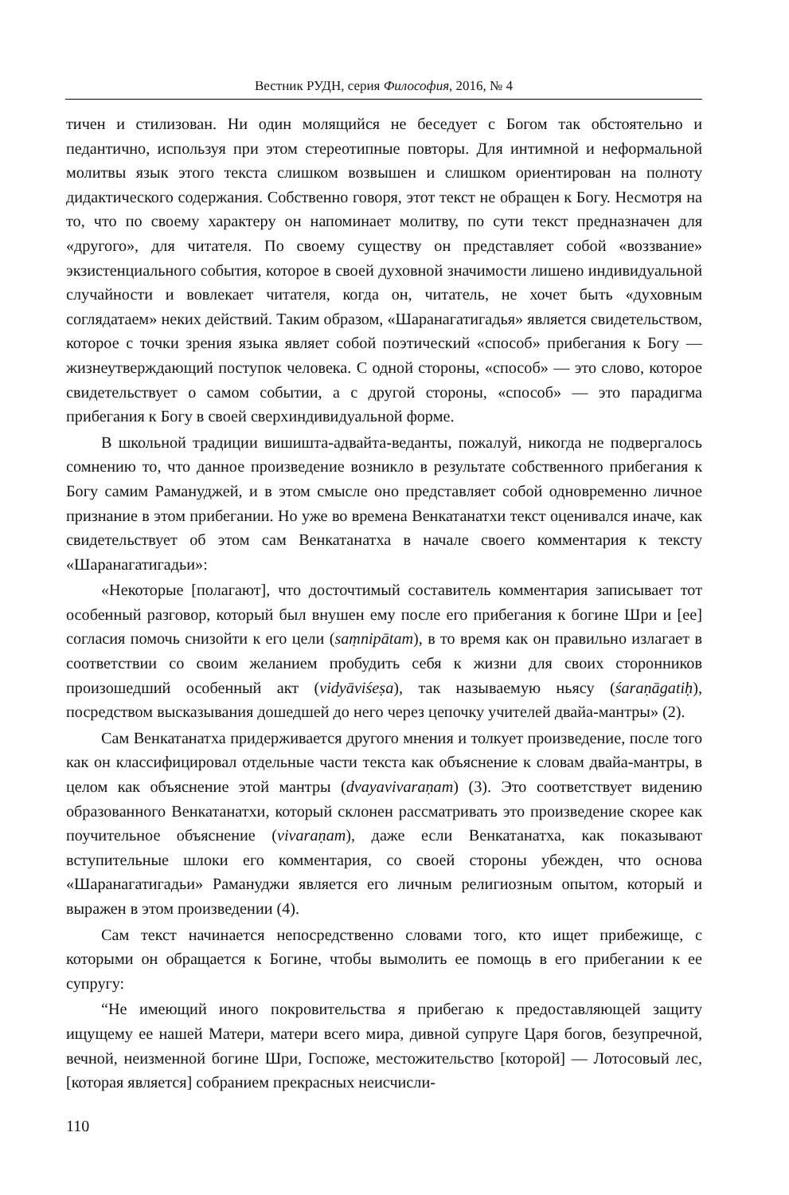Вестник РУДН, серия Философия, 2016, № 4
тичен и стилизован. Ни один молящийся не беседует с Богом так обстоятельно и педантично, используя при этом стереотипные повторы. Для интимной и неформальной молитвы язык этого текста слишком возвышен и слишком ориентирован на полноту дидактического содержания. Собственно говоря, этот текст не обращен к Богу. Несмотря на то, что по своему характеру он напоминает молитву, по сути текст предназначен для «другого», для читателя. По своему существу он представляет собой «воззвание» экзистенциального события, которое в своей духовной значимости лишено индивидуальной случайности и вовлекает читателя, когда он, читатель, не хочет быть «духовным соглядатаем» неких действий. Таким образом, «Шаранагатигадья» является свидетельством, которое с точки зрения языка являет собой поэтический «способ» прибегания к Богу — жизнеутверждающий поступок человека. С одной стороны, «способ» — это слово, которое свидетельствует о самом событии, а с другой стороны, «способ» — это парадигма прибегания к Богу в своей сверхиндивидуальной форме.
В школьной традиции вишишта-адвайта-веданты, пожалуй, никогда не подвергалось сомнению то, что данное произведение возникло в результате собственного прибегания к Богу самим Рамануджей, и в этом смысле оно представляет собой одновременно личное признание в этом прибегании. Но уже во времена Венкатанатхи текст оценивался иначе, как свидетельствует об этом сам Венкатанатха в начале своего комментария к тексту «Шаранагатигадьи»:
«Некоторые [полагают], что досточтимый составитель комментария записывает тот особенный разговор, который был внушен ему после его прибегания к богине Шри и [ее] согласия помочь снизойти к его цели (saṃnipātam), в то время как он правильно излагает в соответствии со своим желанием пробудить себя к жизни для своих сторонников произошедший особенный акт (vidyāviśeṣa), так называемую ньясу (śaraṇāgatiḥ), посредством высказывания дошедшей до него через цепочку учителей двайа-мантры» (2).
Сам Венкатанатха придерживается другого мнения и толкует произведение, после того как он классифицировал отдельные части текста как объяснение к словам двайа-мантры, в целом как объяснение этой мантры (dvayavivaraṇam) (3). Это соответствует видению образованного Венкатанатхи, который склонен рассматривать это произведение скорее как поучительное объяснение (vivaraṇam), даже если Венкатанатха, как показывают вступительные шлоки его комментария, со своей стороны убежден, что основа «Шаранагатигадьи» Рамануджи является его личным религиозным опытом, который и выражен в этом произведении (4).
Сам текст начинается непосредственно словами того, кто ищет прибежище, с которыми он обращается к Богине, чтобы вымолить ее помощь в его прибегании к ее супругу:
“Не имеющий иного покровительства я прибегаю к предоставляющей защиту ищущему ее нашей Матери, матери всего мира, дивной супруге Царя богов, безупречной, вечной, неизменной богине Шри, Госпоже, местожительство [которой] — Лотосовый лес, [которая является] собранием прекрасных неисчисли-
110